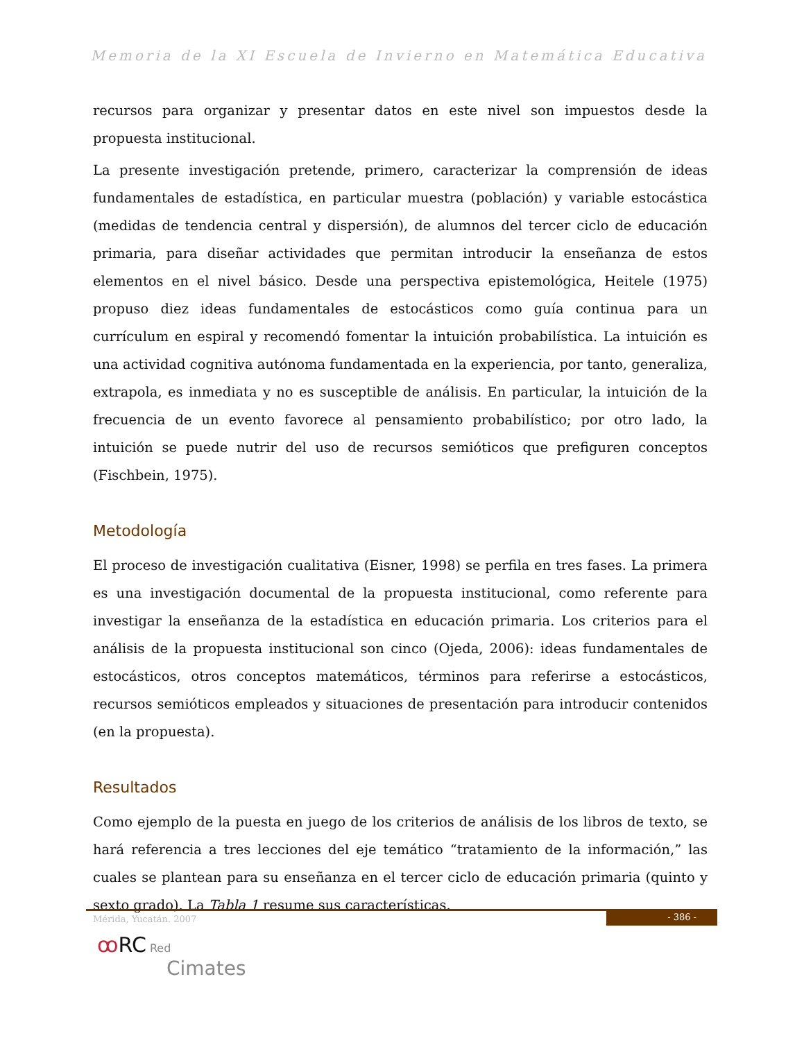Memoria de la XI Escuela de Invierno en Matemática Educativa
recursos para organizar y presentar datos en este nivel son impuestos desde la propuesta institucional.
La presente investigación pretende, primero, caracterizar la comprensión de ideas fundamentales de estadística, en particular muestra (población) y variable estocástica (medidas de tendencia central y dispersión), de alumnos del tercer ciclo de educación primaria, para diseñar actividades que permitan introducir la enseñanza de estos elementos en el nivel básico. Desde una perspectiva epistemológica, Heitele (1975) propuso diez ideas fundamentales de estocásticos como guía continua para un currículum en espiral y recomendó fomentar la intuición probabilística. La intuición es una actividad cognitiva autónoma fundamentada en la experiencia, por tanto, generaliza, extrapola, es inmediata y no es susceptible de análisis. En particular, la intuición de la frecuencia de un evento favorece al pensamiento probabilístico; por otro lado, la intuición se puede nutrir del uso de recursos semióticos que prefiguren conceptos (Fischbein, 1975).
Metodología
El proceso de investigación cualitativa (Eisner, 1998) se perfila en tres fases. La primera es una investigación documental de la propuesta institucional, como referente para investigar la enseñanza de la estadística en educación primaria. Los criterios para el análisis de la propuesta institucional son cinco (Ojeda, 2006): ideas fundamentales de estocásticos, otros conceptos matemáticos, términos para referirse a estocásticos, recursos semióticos empleados y situaciones de presentación para introducir contenidos (en la propuesta).
Resultados
Como ejemplo de la puesta en juego de los criterios de análisis de los libros de texto, se hará referencia a tres lecciones del eje temático “tratamiento de la información,” las cuales se plantean para su enseñanza en el tercer ciclo de educación primaria (quinto y sexto grado). La Tabla 1 resume sus características.
Mérida, Yucatán. 2007
- 386 -
ꝏRC Red
Cimates